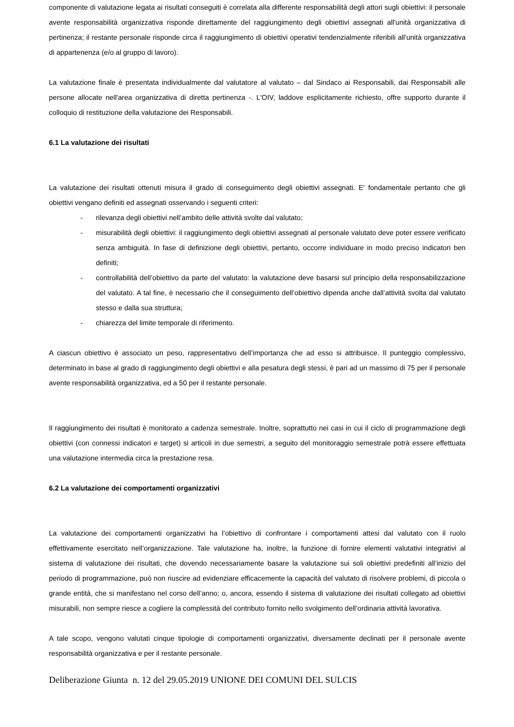componente di valutazione legata ai risultati conseguiti è correlata alla differente responsabilità degli attori sugli obiettivi: il personale avente responsabilità organizzativa risponde direttamente del raggiungimento degli obiettivi assegnati all'unità organizzativa di pertinenza; il restante personale risponde circa il raggiungimento di obiettivi operativi tendenzialmente riferibili all'unità organizzativa di appartenenza (e/o al gruppo di lavoro).
La valutazione finale è presentata individualmente dal valutatore al valutato – dal Sindaco ai Responsabili, dai Responsabili alle persone allocate nell'area organizzativa di diretta pertinenza -. L'OIV, laddove esplicitamente richiesto, offre supporto durante il colloquio di restituzione della valutazione dei Responsabili.
6.1 La valutazione dei risultati
La valutazione dei risultati ottenuti misura il grado di conseguimento degli obiettivi assegnati. E' fondamentale pertanto che gli obiettivi vengano definiti ed assegnati osservando i seguenti criteri:
- rilevanza degli obiettivi nell’ambito delle attività svolte dal valutato;
- misurabilità degli obiettivi: il raggiungimento degli obiettivi assegnati al personale valutato deve poter essere verificato senza ambiguità. In fase di definizione degli obiettivi, pertanto, occorre individuare in modo preciso indicatori ben definiti;
- controllabilità dell’obiettivo da parte del valutato: la valutazione deve basarsi sul principio della responsabilizzazione del valutato. A tal fine, è necessario che il conseguimento dell’obiettivo dipenda anche dall’attività svolta dal valutato stesso e dalla sua struttura;
- chiarezza del limite temporale di riferimento.
A ciascun obiettivo è associato un peso, rappresentativo dell’importanza che ad esso si attribuisce. Il punteggio complessivo, determinato in base al grado di raggiungimento degli obiettivi e alla pesatura degli stessi, è pari ad un massimo di 75 per il personale avente responsabilità organizzativa, ed a 50 per il restante personale.
Il raggiungimento dei risultati è monitorato a cadenza semestrale. Inoltre, soprattutto nei casi in cui il ciclo di programmazione degli obiettivi (con connessi indicatori e target) si articoli in due semestri, a seguito del monitoraggio semestrale potrà essere effettuata una valutazione intermedia circa la prestazione resa.
6.2 La valutazione dei comportamenti organizzativi
La valutazione dei comportamenti organizzativi ha l’obiettivo di confrontare i comportamenti attesi dal valutato con il ruolo effettivamente esercitato nell’organizzazione. Tale valutazione ha, inoltre, la funzione di fornire elementi valutativi integrativi al sistema di valutazione dei risultati, che dovendo necessariamente basare la valutazione sui soli obiettivi predefiniti all’inizio del periodo di programmazione, può non riuscire ad evidenziare efficacemente la capacità del valutato di risolvere problemi, di piccola o grande entità, che si manifestano nel corso dell’anno; o, ancora, essendo il sistema di valutazione dei risultati collegato ad obiettivi misurabili, non sempre riesce a cogliere la complessità del contributo fornito nello svolgimento dell’ordinaria attività lavorativa.
A tale scopo, vengono valutati cinque tipologie di comportamenti organizzativi, diversamente declinati per il personale avente responsabilità organizzativa e per il restante personale.
Deliberazione Giunta n. 12 del 29.05.2019 UNIONE DEI COMUNI DEL SULCIS